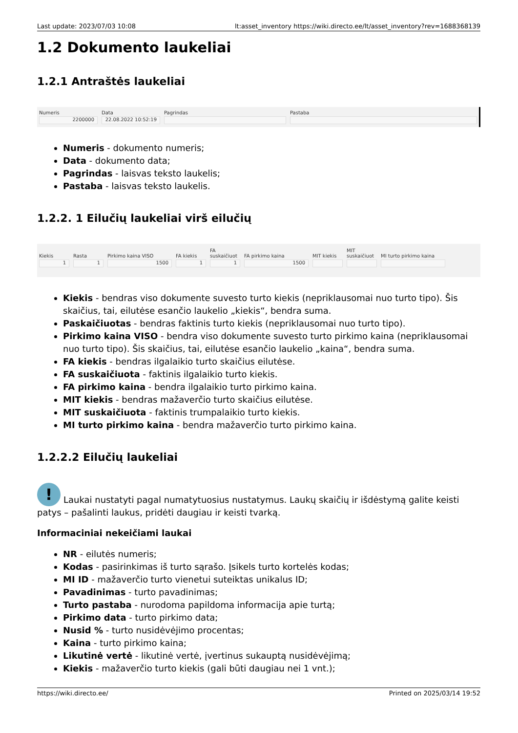Last update: 2023/07/03 10:08 lt:asset_inventory https://wiki.directo.ee/lt/asset_inventory?rev=1688368139
1.2 Dokumento laukeliai
1.2.1 Antraštės laukeliai
Numeris
2200000
Data
22.08.2022 10:52:19
Pagrindas Pastaba
Numeris - dokumento numeris;
Data - dokumento data;
Pagrindas - laisvas teksto laukelis;
Pastaba - laisvas teksto laukelis.
1.2.2. 1 Eilučių laukeliai virš eilučių
Kiekis
1
Rasta
1
Pirkimo kaina VISO
1500
FA kiekis
1
FA suskaičiuot
1
FA pirkimo kaina
1500
MIT kiekis MIT suskaičiuot
MI turto pirkimo kaina
Kiekis - bendras viso dokumente suvesto turto kiekis (nepriklausomai nuo turto tipo). Šis skaičius, tai, eilutėse esančio laukelio „kiekis“, bendra suma.
Paskaičiuotas - bendras faktinis turto kiekis (nepriklausomai nuo turto tipo).
Pirkimo kaina VISO - bendra viso dokumente suvesto turto pirkimo kaina (nepriklausomai nuo turto tipo). Šis skaičius, tai, eilutėse esančio laukelio „kaina“, bendra suma.
FA kiekis - bendras ilgalaikio turto skaičius eilutėse.
FA suskaičiuota - faktinis ilgalaikio turto kiekis.
FA pirkimo kaina - bendra ilgalaikio turto pirkimo kaina.
MIT kiekis - bendras mažaverčio turto skaičius eilutėse.
MIT suskaičiuota - faktinis trumpalaikio turto kiekis.
MI turto pirkimo kaina - bendra mažaverčio turto pirkimo kaina.
1.2.2.2 Eilučių laukeliai
! Laukai nustatyti pagal numatytuosius nustatymus. Laukų skaičių ir išdėstymą galite keisti patys – pašalinti laukus, pridėti daugiau ir keisti tvarką.
Informaciniai nekeičiami laukai
NR - eilutės numeris;
Kodas - pasirinkimas iš turto sąrašo. Įsikels turto kortelės kodas;
MI ID - mažaverčio turto vienetui suteiktas unikalus ID;
Pavadinimas - turto pavadinimas;
Turto pastaba - nurodoma papildoma informacija apie turtą;
Pirkimo data - turto pirkimo data;
Nusid % - turto nusidėvėjimo procentas;
Kaina - turto pirkimo kaina;
Likutinė vertė - likutinė vertė, įvertinus sukauptą nusidėvėjimą;
Kiekis - mažaverčio turto kiekis (gali būti daugiau nei 1 vnt.);
https://wiki.directo.ee/ Printed on 2025/03/14 19:52